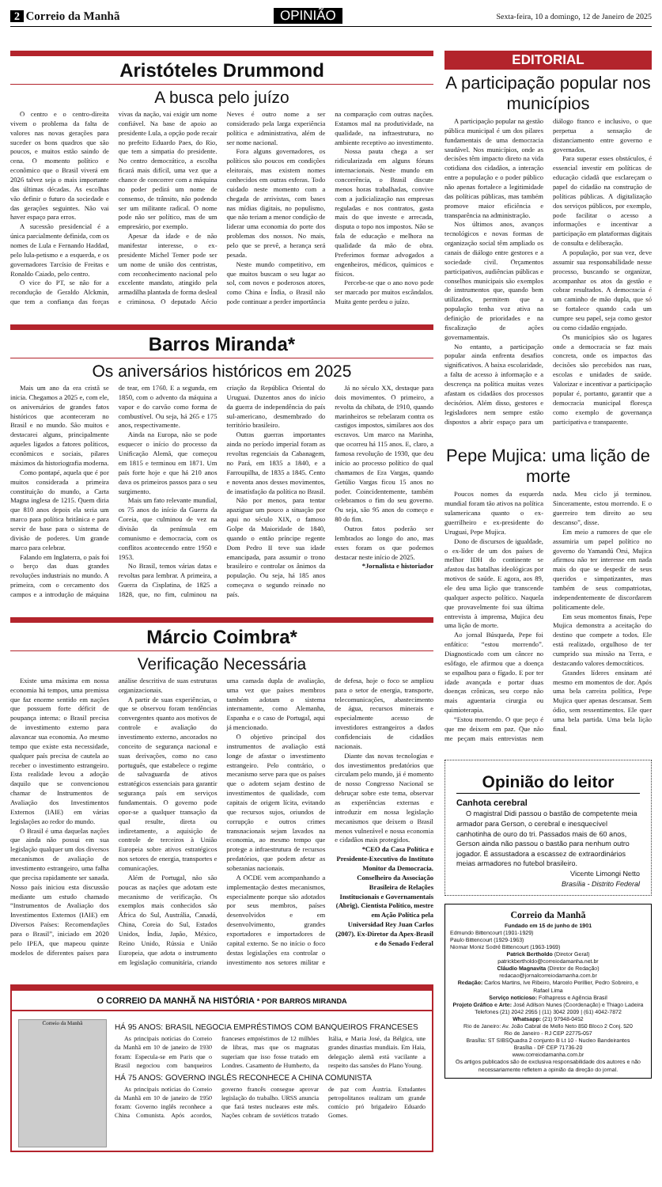2 Correio da Manhã OPINIÃO Sexta-feira, 10 a domingo, 12 de Janeiro de 2025
Aristóteles Drummond
A busca pelo juízo
O centro e o centro-direita vivem o problema da falta de valores nas novas gerações para suceder os bons quadros que são poucos, e muitos estão saindo de cena. O momento político e econômico que o Brasil viverá em 2026 talvez seja o mais importante das últimas décadas. As escolhas vão definir o futuro da sociedade e das gerações seguintes. Não vai haver espaço para erros.
A sucessão presidencial é a única parcialmente definida, com os nomes de Lula e Fernando Haddad, pelo lula-petismo e a esquerda, e os governadores Tarcísio de Freitas e Ronaldo Caiado, pelo centro.
O vice do PT, se não for a recondução de Geraldo Alckmin, que tem a confiança das forças vivas da nação, vai exigir um nome confiável. Na base de apoio ao presidente Lula, a opção pode recair no prefeito Eduardo Paes, do Rio, que tem a simpatia do presidente. No centro democrático, a escolha ficará mais difícil, uma vez que a chance de concorrer com a máquina no poder pedirá um nome de consenso, de trânsito, não podendo ser um militante radical. O nome pode não ser político, mas de um empresário, por exemplo.
Apesar da idade e de não manifestar interesse, o ex-presidente Michel Temer pode ser um nome de união dos centristas, com reconhecimento nacional pelo excelente mandato, atingido pela armadilha plantada de forma desleal e criminosa. O deputado Aécio Neves é outro nome a ser considerado pela larga experiência política e administrativa, além de ser nome nacional.
Fora alguns governadores, os políticos são poucos em condições eleitorais, mas existem nomes conhecidos em outras esferas. Todo cuidado neste momento com a chegada de arrivistas, com bases nas mídias digitais, no populismo, que não teriam a menor condição de liderar uma economia do porte dos problemas dos nossos. No mais, pelo que se prevê, a herança será pesada.
Neste mundo competitivo, em que muitos buscam o seu lugar ao sol, com novos e poderosos atores, como China e Índia, o Brasil não pode continuar a perder importância na comparação com outras nações. Estamos mal na produtividade, na qualidade, na infraestrutura, no ambiente receptivo ao investimento.
Nossa pauta chega a ser ridicularizada em alguns fóruns internacionais. Neste mundo em concorrência, o Brasil discute menos horas trabalhadas, convive com a judicialização nas empresas reguladas e nos contratos, gasta mais do que investe e arrecada, disputa o topo nos impostos. Não se fala de educação e melhora na qualidade da mão de obra. Preferimos formar advogados a engenheiros, médicos, químicos e físicos.
Percebe-se que o ano novo pode ser marcado por muitos escândalos. Muita gente perdeu o juízo.
Barros Miranda*
Os aniversários históricos em 2025
Mais um ano da era cristã se inicia. Chegamos a 2025 e, com ele, os aniversários de grandes fatos históricos que aconteceram no Brasil e no mundo. São muitos e destacarei alguns, principalmente aqueles ligados a fatores políticos, econômicos e sociais, pilares máximos da historiografia moderna.
Como pontapé, aquela que é por muitos considerada a primeira constituição do mundo, a Carta Magna inglesa de 1215. Quem diria que 810 anos depois ela seria um marco para política britânica e para servir de base para o sistema de divisão de poderes. Um grande marco para celebrar.
Falando em Inglaterra, o país foi o berço das duas grandes revoluções industriais no mundo. A primeira, com o cercamento dos campos e a introdução de máquina de tear, em 1760. E a segunda, em 1850, com o advento da máquina a vapor e do carvão como forma de combustível. Ou seja, há 265 e 175 anos, respectivamente.
Ainda na Europa, não se pode esquecer o início do processo da Unificação Alemã, que começou em 1815 e terminou em 1871. Um país forte hoje e que há 210 anos dava os primeiros passos para o seu surgimento.
Mais um fato relevante mundial, os 75 anos do início da Guerra da Coreia, que culminou de vez na divisão da península em comunismo e democracia, com os conflitos acontecendo entre 1950 e 1953.
No Brasil, temos várias datas e revoltas para lembrar. A primeira, a Guerra da Cisplatina, de 1825 a 1828, que, no fim, culminou na criação da República Oriental do Uruguai. Duzentos anos do início da guerra de independência do país sul-americano, desmembrado do território brasileiro.
Outras guerras importantes ainda no período imperial foram as revoltas regenciais da Cabanagem, no Pará, em 1835 a 1840, e a Farroupilha, de 1835 a 1845. Cento e noventa anos desses movimentos, de insatisfação da política no Brasil.
Não por menos, para tentar apaziguar um pouco a situação por aqui no século XIX, o famoso Golpe da Maioridade de 1840, quando o então príncipe regente Dom Pedro II teve sua idade emancipada, para assumir o trono brasileiro e controlar os ânimos da população. Ou seja, há 185 anos começava o segundo reinado no país.
Já no século XX, destaque para dois movimentos. O primeiro, a revolta da chibata, de 1910, quando marinheiros se rebelaram contra os castigos impostos, similares aos dos escravos. Um marco na Marinha, que ocorreu há 115 anos. E, claro, a famosa revolução de 1930, que deu início ao processo político do qual chamamos de Era Vargas, quando Getúlio Vargas ficou 15 anos no poder. Coincidentemente, também celebramos o fim do seu governo. Ou seja, são 95 anos do começo e 80 do fim.
Outros fatos poderão ser lembrados ao longo do ano, mas esses foram os que podemos destacar neste início de 2025.
*Jornalista e historiador
Márcio Coimbra*
Verificação Necessária
Existe uma máxima em nossa economia há tempos, uma premissa que faz enorme sentido em nações que possuem forte déficit de poupança interna: o Brasil precisa de investimento externo para alavancar sua economia. Ao mesmo tempo que existe esta necessidade, qualquer país precisa de cautela ao receber o investimento estrangeiro. Esta realidade levou a adoção daquilo que se convencionou chamar de Instrumentos de Avaliação dos Investimentos Externos (IAIE) em várias legislações ao redor do mundo.
O Brasil é uma daquelas nações que ainda não possui em sua legislação qualquer um dos diversos mecanismos de avaliação de investimento estrangeiro, uma falha que precisa rapidamente ser sanada. Nosso país iniciou esta discussão mediante um estudo chamado “Instrumentos de Avaliação dos Investimentos Externos (IAIE) em Diversos Países: Recomendações para o Brasil”, iniciado em 2020 pelo IPEA, que mapeou quinze modelos de diferentes países para análise descritiva de suas estruturas organizacionais.
A partir de suas experiências, o que se observou foram tendências convergentes quanto aos motivos de controle e avaliação do investimento externo, ancorados no conceito de segurança nacional e suas derivações, como no caso português, que estabelece o regime de salvaguarda de ativos estratégicos essenciais para garantir segurança país em serviços fundamentais. O governo pode opor-se a qualquer transação da qual resulte, direta ou indiretamente, a aquisição de controle de terceiros à União Europeia sobre ativos estratégicos nos setores de energia, transportes e comunicações.
Além de Portugal, não são poucas as nações que adotam este mecanismo de verificação. Os exemplos mais conhecidos são África do Sul, Austrália, Canadá, China, Coreia do Sul, Estados Unidos, Índia, Japão, México, Reino Unido, Rússia e União Europeia, que adota o instrumento em legislação comunitária, criando uma camada dupla de avaliação, uma vez que países membros também adotam o sistema internamente, como Alemanha, Espanha e o caso de Portugal, aqui já mencionado.
O objetivo principal dos instrumentos de avaliação está longe de afastar o investimento estrangeiro. Pelo contrário, o mecanismo serve para que os países que o adotem sejam destino de investimentos de qualidade, com capitais de origem lícita, evitando que recursos sujos, oriundos de corrupção e outros crimes transnacionais sejam lavados na economia, ao mesmo tempo que protege a infraestrutura de recursos predatórios, que podem afetar as soberanias nacionais.
A OCDE vem acompanhando a implementação destes mecanismos, especialmente porque são adotados por seus membros, países desenvolvidos e em desenvolvimento, grandes exportadores e importadores de capital externo. Se no início o foco destas legislações era controlar o investimento nos setores militar e de defesa, hoje o foco se ampliou para o setor de energia, transporte, telecomunicações, abastecimento de água, recursos minerais e especialmente acesso de investidores estrangeiros a dados confidenciais de cidadãos nacionais.
Diante das novas tecnologias e dos investimentos predatórios que circulam pelo mundo, já é momento de nosso Congresso Nacional se debruçar sobre este tema, observar as experiências externas e introduzir em nossa legislação mecanismos que deixem o Brasil menos vulnerável e nossa economia e cidadãos mais protegidos.
*CEO da Casa Política e Presidente-Executivo do Instituto Monitor da Democracia. Conselheiro da Associação Brasileira de Relações Institucionais e Governamentais (Abrig). Cientista Político, mestre em Ação Política pela Universidad Rey Juan Carlos (2007). Ex-Diretor da Apex-Brasil e do Senado Federal
O CORREIO DA MANHÃ NA HISTÓRIA * POR BARROS MIRANDA
Correio da Manhã
HÁ 95 ANOS: BRASIL NEGOCIA EMPRÉSTIMOS COM BANQUEIROS FRANCESES
As principais notícias do Correio da Manhã em 10 de janeiro de 1930 foram: Especula-se em Paris que o Brasil negociou com banqueiros franceses empréstimos de 12 milhões de libras, mas que os magnatas sugeriam que isso fosse tratado em Londres. Casamento de Humberto, da Itália, e Maria José, da Bélgica, une grandes dinastias mundiais. Em Haia, delegação alemã está vacilante a respeito das sansões do Plano Young.
HÁ 75 ANOS: GOVERNO INGLÊS RECONHECE A CHINA COMUNISTA
As principais notícias do Correio da Manhã em 10 de janeiro de 1950 foram: Governo inglês reconhece a China Comunista. Após acordos, governo francês consegue aprovar legislação do trabalho. URSS anuncia que fará testes nucleares este mês. Nações cobram de soviéticos tratado de paz com Áustria. Estudantes petropolitanos realizam um grande comício pró brigadeiro Eduardo Gomes.
EDITORIAL
A participação popular nos municípios
A participação popular na gestão pública municipal é um dos pilares fundamentais de uma democracia saudável. Nos municípios, onde as decisões têm impacto direto na vida cotidiana dos cidadãos, a interação entre a população e o poder público não apenas fortalece a legitimidade das políticas públicas, mas também promove maior eficiência e transparência na administração.
Nos últimos anos, avanços tecnológicos e novas formas de organização social têm ampliado os canais de diálogo entre gestores e a sociedade civil. Orçamentos participativos, audiências públicas e conselhos municipais são exemplos de instrumentos que, quando bem utilizados, permitem que a população tenha voz ativa na definição de prioridades e na fiscalização de ações governamentais.
No entanto, a participação popular ainda enfrenta desafios significativos. A baixa escolaridade, a falta de acesso à informação e a descrença na política muitas vezes afastam os cidadãos dos processos decisórios. Além disso, gestores e legisladores nem sempre estão dispostos a abrir espaço para um diálogo franco e inclusivo, o que perpetua a sensação de distanciamento entre governo e governados.
Para superar esses obstáculos, é essencial investir em políticas de educação cidadã que esclareçam o papel do cidadão na construção de políticas públicas. A digitalização dos serviços públicos, por exemplo, pode facilitar o acesso a informações e incentivar a participação em plataformas digitais de consulta e deliberação.
A população, por sua vez, deve assumir sua responsabilidade nesse processo, buscando se organizar, acompanhar os atos da gestão e cobrar resultados. A democracia é um caminho de mão dupla, que só se fortalece quando cada um cumpre seu papel, seja como gestor ou como cidadão engajado.
Os municípios são os lugares onde a democracia se faz mais concreta, onde os impactos das decisões são percebidos nas ruas, escolas e unidades de saúde. Valorizar e incentivar a participação popular é, portanto, garantir que a democracia municipal floresça como exemplo de governança participativa e transparente.
Pepe Mujica: uma lição de morte
Poucos nomes da esquerda mundial foram tão ativos na política sulamericana quanto o ex-guerrilheiro e ex-presidente do Uruguai, Pepe Mujica.
Dono de discursos de igualdade, o ex-líder de um dos países de melhor IDH do continente se afastou das batalhas ideológicas por motivos de saúde. E agora, aos 89, ele deu uma lição que transcende qualquer aspecto político. Naquela que provavelmente foi sua última entrevista à imprensa, Mujica deu uma lição de morte.
Ao jornal Búsqueda, Pepe foi enfático: “estou morrendo”. Diagnosticado com um câncer no esôfago, ele afirmou que a doença se espalhou para o fígado. E por ter idade avançada e portar duas doenças crônicas, seu corpo não mais aguentaria cirurgia ou quimioterapia.
“Estou morrendo. O que peço é que me deixem em paz. Que não me peçam mais entrevistas nem nada. Meu ciclo já terminou. Sinceramente, estou morrendo. E o guerreiro tem direito ao seu descanso”, disse.
Em meio a rumores de que ele assumiria um papel político no governo do Yamandú Orsi, Mujica afirmou não ter interesse em nada mais do que se despedir de seus queridos e simpatizantes, mas também de seus compatriotas, independentemente de discordarem politicamente dele.
Em seus momentos finais, Pepe Mujica demonstra a aceitação do destino que compete a todos. Ele está realizado, orgulhoso de ter cumprido sua missão na Terra, e destacando valores democráticos.
Grandes líderes ensinam até mesmo em momentos de dor. Após uma bela carreira política, Pepe Mujica quer apenas descansar. Sem ódio, sem ressentimentos. Ele quer uma bela partida. Uma bela lição final.
Opinião do leitor
Canhota cerebral
O magistral Didi passou o bastão de competente meia armador para Gerson, o cerebral e inesquecível canhotinha de ouro do tri. Passados mais de 60 anos, Gerson ainda não passou o bastão para nenhum outro jogador. É assustadora a escassez de extraordinários meias armadores no futebol brasileiro.
Vicente Limongi Netto
Brasília - Distrito Federal
Correio da Manhã
Fundado em 15 de junho de 1901
Edmundo Bittencourt (1901-1929)
Paulo Bittencourt (1929-1963)
Niomar Moniz Sodré Bittencourt (1963-1969)
Patrick Bertholdo (Diretor Geral)
patrickbertholdo@correiodamanha.net.br
Cláudio Magnavita (Diretor de Redação)
redacao@jornalcorreiodamanha.com.br
Redação: Carlos Martins, Ive Ribeiro, Marcelo Perillier, Pedro Sobreiro, e Rafael Lima
Serviço noticioso: Folhapress e Agência Brasil
Projeto Gráfico e Arte: José Adilson Nunes (Coordenação) e Thiago Ladeira
Telefones (21) 2042 2955 | (11) 3042 2009 | (61) 4042-7872
Whatsapp: (21) 97948-0452
Rio de Janeiro: Av. João Cabral de Mello Neto 850 Bloco 2 Conj. 520
Rio de Janeiro - RJ CEP 22775-057
Brasília: ST SIBSQuadra 2 conjunto B Lt 10 - Nucleo Bandeirantes
Brasília - DF CEP 71736-20
www.correiodamanha.com.br
Os artigos publicados são de exclusiva responsabilidade dos autores e não necessariamente refletem a opinião da direção do jornal.